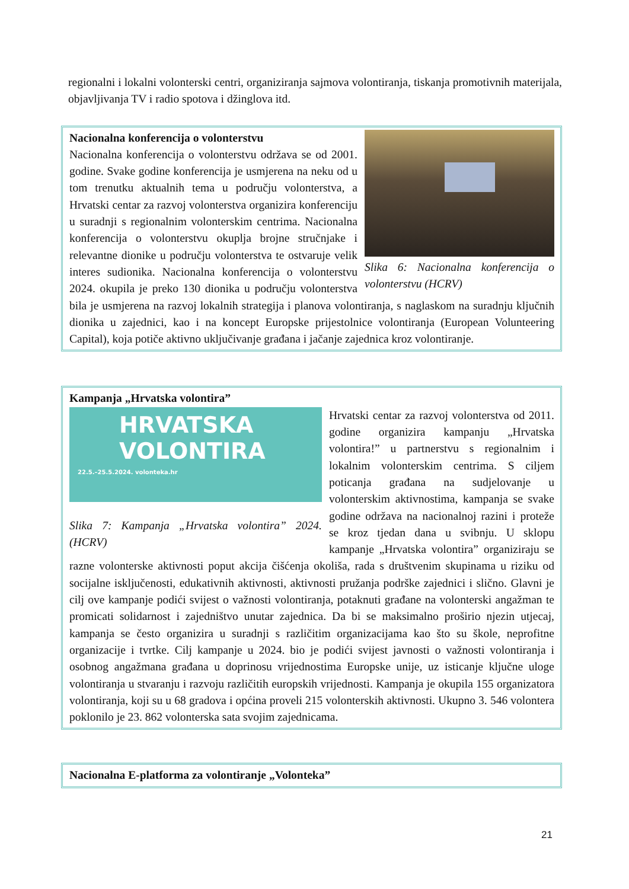regionalni i lokalni volonterski centri, organiziranja sajmova volontiranja, tiskanja promotivnih materijala, objavljivanja TV i radio spotova i džinglova itd.
Slika 6: Nacionalna konferencija o volonterstvu (HCRV)
Nacionalna konferencija o volonterstvu
Nacionalna konferencija o volonterstvu održava se od 2001. godine. Svake godine konferencija je usmjerena na neku od u tom trenutku aktualnih tema u području volonterstva, a Hrvatski centar za razvoj volonterstva organizira konferenciju u suradnji s regionalnim volonterskim centrima. Nacionalna konferencija o volonterstvu okuplja brojne stručnjake i relevantne dionike u području volonterstva te ostvaruje velik interes sudionika. Nacionalna konferencija o volonterstvu 2024. okupila je preko 130 dionika u području volonterstva bila je usmjerena na razvoj lokalnih strategija i planova volontiranja, s naglaskom na suradnju ključnih dionika u zajednici, kao i na koncept Europske prijestolnice volontiranja (European Volunteering Capital), koja potiče aktivno uključivanje građana i jačanje zajednica kroz volontiranje.
Kampanja „Hrvatska volontira”
HRVATSKA
VOLONTIRA
22.5.–25.5.2024. volonteka.hr
Slika 7: Kampanja „Hrvatska volontira” 2024. (HCRV)
Hrvatski centar za razvoj volonterstva od 2011. godine organizira kampanju „Hrvatska volontira!” u partnerstvu s regionalnim i lokalnim volonterskim centrima. S ciljem poticanja građana na sudjelovanje u volonterskim aktivnostima, kampanja se svake godine održava na nacionalnoj razini i proteže se kroz tjedan dana u svibnju. U sklopu kampanje „Hrvatska volontira” organiziraju se razne volonterske aktivnosti poput akcija čišćenja okoliša, rada s društvenim skupinama u riziku od socijalne isključenosti, edukativnih aktivnosti, aktivnosti pružanja podrške zajednici i slično. Glavni je cilj ove kampanje podići svijest o važnosti volontiranja, potaknuti građane na volonterski angažman te promicati solidarnost i zajedništvo unutar zajednica. Da bi se maksimalno proširio njezin utjecaj, kampanja se često organizira u suradnji s različitim organizacijama kao što su škole, neprofitne organizacije i tvrtke. Cilj kampanje u 2024. bio je podići svijest javnosti o važnosti volontiranja i osobnog angažmana građana u doprinosu vrijednostima Europske unije, uz isticanje ključne uloge volontiranja u stvaranju i razvoju različitih europskih vrijednosti. Kampanja je okupila 155 organizatora volontiranja, koji su u 68 gradova i općina proveli 215 volonterskih aktivnosti. Ukupno 3. 546 volontera poklonilo je 23. 862 volonterska sata svojim zajednicama.
Nacionalna E-platforma za volontiranje „Volonteka”
21